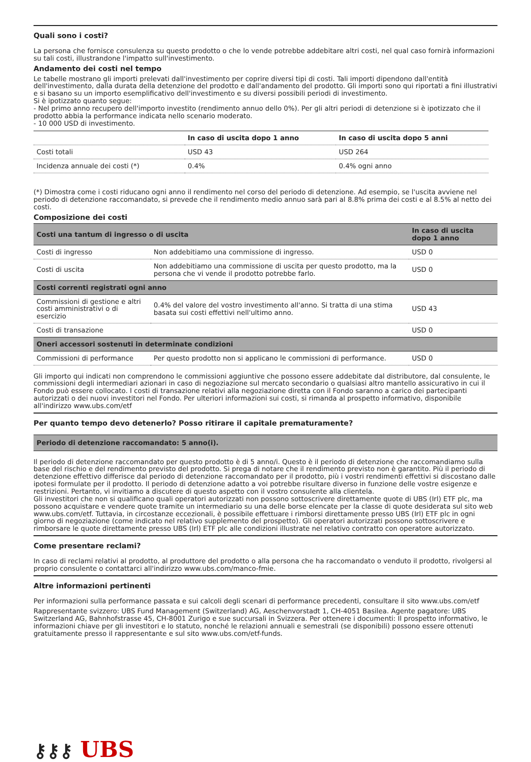Quali sono i costi?
La persona che fornisce consulenza su questo prodotto o che lo vende potrebbe addebitare altri costi, nel qual caso fornirà informazioni su tali costi, illustrandone l'impatto sull'investimento.
Andamento dei costi nel tempo
Le tabelle mostrano gli importi prelevati dall'investimento per coprire diversi tipi di costi. Tali importi dipendono dall'entità dell'investimento, dalla durata della detenzione del prodotto e dall'andamento del prodotto. Gli importi sono qui riportati a fini illustrativi e si basano su un importo esemplificativo dell'investimento e su diversi possibili periodi di investimento.
Si è ipotizzato quanto segue:
- Nel primo anno recupero dell'importo investito (rendimento annuo dello 0%). Per gli altri periodi di detenzione si è ipotizzato che il prodotto abbia la performance indicata nello scenario moderato.
- 10 000 USD di investimento.
| | In caso di uscita dopo 1 anno | In caso di uscita dopo 5 anni |
| --- | --- | --- |
| Costi totali | USD 43 | USD 264 |
| Incidenza annuale dei costi (*) | 0.4% | 0.4% ogni anno |
(*) Dimostra come i costi riducano ogni anno il rendimento nel corso del periodo di detenzione. Ad esempio, se l'uscita avviene nel periodo di detenzione raccomandato, si prevede che il rendimento medio annuo sarà pari al 8.8% prima dei costi e al 8.5% al netto dei costi.
Composizione dei costi
| Costi una tantum di ingresso o di uscita | | In caso di uscita dopo 1 anno |
| Costi di ingresso | Non addebitiamo una commissione di ingresso. | USD 0 |
| Costi di uscita | Non addebitiamo una commissione di uscita per questo prodotto, ma la persona che vi vende il prodotto potrebbe farlo. | USD 0 |
| Costi correnti registrati ogni anno | | |
| Commissioni di gestione e altri costi amministrativi o di esercizio | 0.4% del valore del vostro investimento all'anno. Si tratta di una stima basata sui costi effettivi nell'ultimo anno. | USD 43 |
| Costi di transazione | | USD 0 |
| Oneri accessori sostenuti in determinate condizioni | | |
| Commissioni di performance | Per questo prodotto non si applicano le commissioni di performance. | USD 0 |
Gli importo qui indicati non comprendono le commissioni aggiuntive che possono essere addebitate dal distributore, dal consulente, le commissioni degli intermediari azionari in caso di negoziazione sul mercato secondario o qualsiasi altro mantello assicurativo in cui il Fondo può essere collocato. I costi di transazione relativi alla negoziazione diretta con il Fondo saranno a carico dei partecipanti autorizzati o dei nuovi investitori nel Fondo. Per ulteriori informazioni sui costi, si rimanda al prospetto informativo, disponibile all'indirizzo www.ubs.com/etf
Per quanto tempo devo detenerlo? Posso ritirare il capitale prematuramente?
Periodo di detenzione raccomandato: 5 anno(i).
Il periodo di detenzione raccomandato per questo prodotto è di 5 anno/i. Questo è il periodo di detenzione che raccomandiamo sulla base del rischio e del rendimento previsto del prodotto. Si prega di notare che il rendimento previsto non è garantito. Più il periodo di detenzione effettivo differisce dal periodo di detenzione raccomandato per il prodotto, più i vostri rendimenti effettivi si discostano dalle ipotesi formulate per il prodotto. Il periodo di detenzione adatto a voi potrebbe risultare diverso in funzione delle vostre esigenze e restrizioni. Pertanto, vi invitiamo a discutere di questo aspetto con il vostro consulente alla clientela.
Gli investitori che non si qualificano quali operatori autorizzati non possono sottoscrivere direttamente quote di UBS (Irl) ETF plc, ma possono acquistare e vendere quote tramite un intermediario su una delle borse elencate per la classe di quote desiderata sul sito web www.ubs.com/etf. Tuttavia, in circostanze eccezionali, è possibile effettuare i rimborsi direttamente presso UBS (Irl) ETF plc in ogni giorno di negoziazione (come indicato nel relativo supplemento del prospetto). Gli operatori autorizzati possono sottoscrivere e rimborsare le quote direttamente presso UBS (Irl) ETF plc alle condizioni illustrate nel relativo contratto con operatore autorizzato.
Come presentare reclami?
In caso di reclami relativi al prodotto, al produttore del prodotto o alla persona che ha raccomandato o venduto il prodotto, rivolgersi al proprio consulente o contattarci all'indirizzo www.ubs.com/manco-fmie.
Altre informazioni pertinenti
Per informazioni sulla performance passata e sui calcoli degli scenari di performance precedenti, consultare il sito www.ubs.com/etf
Rappresentante svizzero: UBS Fund Management (Switzerland) AG, Aeschenvorstadt 1, CH-4051 Basilea. Agente pagatore: UBS Switzerland AG, Bahnhofstrasse 45, CH-8001 Zurigo e sue succursali in Svizzera. Per ottenere i documenti: Il prospetto informativo, le informazioni chiave per gli investitori e lo statuto, nonché le relazioni annuali e semestrali (se disponibili) possono essere ottenuti gratuitamente presso il rappresentante e sul sito www.ubs.com/etf-funds.
⚷⚷⚷ UBS